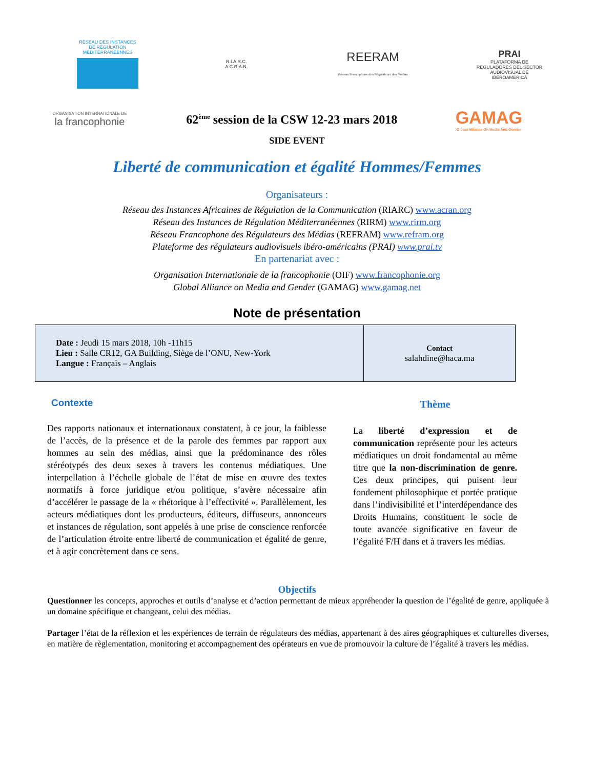RÉSEAU DES INSTANCES DE RÉGULATION MÉDITERRANÉENNES
R.I.A.R.C.
A.C.R.A.N.
REERAM
Réseau Francophone des Régulateurs des Médias
PRAI
PLATAFORMA DE REGULADORES DEL SECTOR AUDIOVISUAL DE IBEROAMERICA
ORGANISATION INTERNATIONALE DE
la francophonie
62<sup>ème</sup> session de la CSW 12-23 mars 2018
GAMAG
Global Alliance On Media And Gender
SIDE EVENT
Liberté de communication et égalité Hommes/Femmes
Organisateurs :
Réseau des Instances Africaines de Régulation de la Communication (RIARC) www.acran.org
Réseau des Instances de Régulation Méditerranéennes (RIRM) www.rirm.org
Réseau Francophone des Régulateurs des Médias (REFRAM) www.refram.org
Plateforme des régulateurs audiovisuels ibéro-américains (PRAI) www.prai.tv
En partenariat avec :
Organisation Internationale de la francophonie (OIF) www.francophonie.org
Global Alliance on Media and Gender (GAMAG) www.gamag.net
Note de présentation
| Date : Jeudi 15 mars 2018, 10h -11h15 Lieu : Salle CR12, GA Building, Siège de l’ONU, New-York Langue : Français – Anglais | Contact salahdine@haca.ma |
Contexte
Des rapports nationaux et internationaux constatent, à ce jour, la faiblesse de l’accès, de la présence et de la parole des femmes par rapport aux hommes au sein des médias, ainsi que la prédominance des rôles stéréotypés des deux sexes à travers les contenus médiatiques. Une interpellation à l’échelle globale de l’état de mise en œuvre des textes normatifs à force juridique et/ou politique, s’avère nécessaire afin d’accélérer le passage de la « rhétorique à l’effectivité ». Parallèlement, les acteurs médiatiques dont les producteurs, éditeurs, diffuseurs, annonceurs et instances de régulation, sont appelés à une prise de conscience renforcée de l’articulation étroite entre liberté de communication et égalité de genre, et à agir concrètement dans ce sens.
Thème
La liberté d’expression et de communication représente pour les acteurs médiatiques un droit fondamental au même titre que la non-discrimination de genre. Ces deux principes, qui puisent leur fondement philosophique et portée pratique dans l’indivisibilité et l’interdépendance des Droits Humains, constituent le socle de toute avancée significative en faveur de l’égalité F/H dans et à travers les médias.
Objectifs
Questionner les concepts, approches et outils d’analyse et d’action permettant de mieux appréhender la question de l’égalité de genre, appliquée à un domaine spécifique et changeant, celui des médias.
Partager l’état de la réflexion et les expériences de terrain de régulateurs des médias, appartenant à des aires géographiques et culturelles diverses, en matière de règlementation, monitoring et accompagnement des opérateurs en vue de promouvoir la culture de l’égalité à travers les médias.